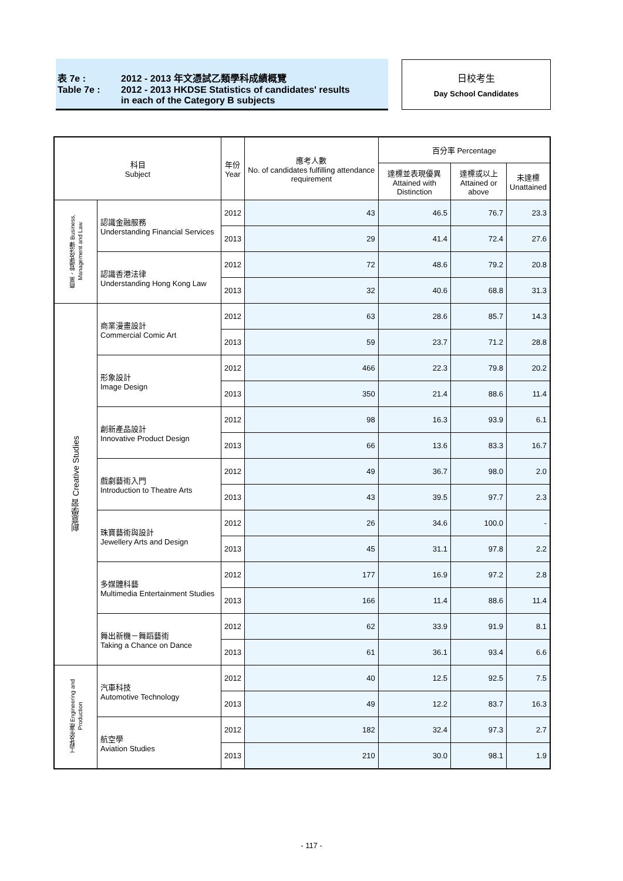表 7e : 2012 - 2013 年文憑試乙類學科成績概覽
Table 7e : 2012 - 2013 HKDSE Statistics of candidates' results
in each of the Category B subjects
日校考生
Day School Candidates
| 科目 Subject | | 年份 Year | 應考人數 No. of candidates fulfilling attendance requirement | 百分率 Percentage | | |
| --- | --- | --- | --- | --- | --- | --- |
| | | | | 達標並表現優異 Attained with Distinction | 達標或以上 Attained or above | 未達標 Unattained |
| 商業、管理及法律 Business, Management and Law | 認識金融服務 Understanding Financial Services | 2012 | 43 | 46.5 | 76.7 | 23.3 |
| | | 2013 | 29 | 41.4 | 72.4 | 27.6 |
| | 認識香港法律 Understanding Hong Kong Law | 2012 | 72 | 48.6 | 79.2 | 20.8 |
| | | 2013 | 32 | 40.6 | 68.8 | 31.3 |
| 創意學習 Creative Studies | 商業漫畫設計 Commercial Comic Art | 2012 | 63 | 28.6 | 85.7 | 14.3 |
| | | 2013 | 59 | 23.7 | 71.2 | 28.8 |
| | 形象設計 Image Design | 2012 | 466 | 22.3 | 79.8 | 20.2 |
| | | 2013 | 350 | 21.4 | 88.6 | 11.4 |
| | 創新產品設計 Innovative Product Design | 2012 | 98 | 16.3 | 93.9 | 6.1 |
| | | 2013 | 66 | 13.6 | 83.3 | 16.7 |
| | 戲劇藝術入門 Introduction to Theatre Arts | 2012 | 49 | 36.7 | 98.0 | 2.0 |
| | | 2013 | 43 | 39.5 | 97.7 | 2.3 |
| | 珠寶藝術與設計 Jewellery Arts and Design | 2012 | 26 | 34.6 | 100.0 | - |
| | | 2013 | 45 | 31.1 | 97.8 | 2.2 |
| | 多媒體科藝 Multimedia Entertainment Studies | 2012 | 177 | 16.9 | 97.2 | 2.8 |
| | | 2013 | 166 | 11.4 | 88.6 | 11.4 |
| | 舞出新機－舞蹈藝術 Taking a Chance on Dance | 2012 | 62 | 33.9 | 91.9 | 8.1 |
| | | 2013 | 61 | 36.1 | 93.4 | 6.6 |
| 工程及生產 Engineering and Production | 汽車科技 Automotive Technology | 2012 | 40 | 12.5 | 92.5 | 7.5 |
| | | 2013 | 49 | 12.2 | 83.7 | 16.3 |
| | 航空學 Aviation Studies | 2012 | 182 | 32.4 | 97.3 | 2.7 |
| | | 2013 | 210 | 30.0 | 98.1 | 1.9 |
- 117 -